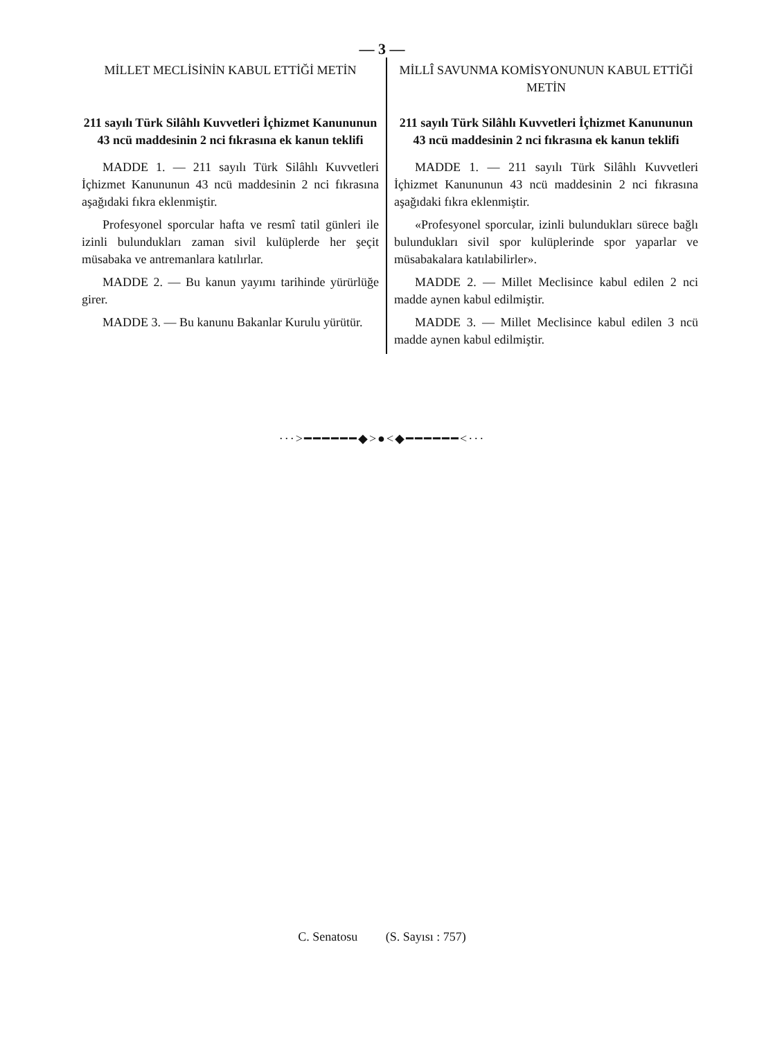— 3 —
MİLLET MECLİSİNİN KABUL ETTİĞİ METİN
211 sayılı Türk Silâhlı Kuvvetleri İçhizmet Kanununun 43 ncü maddesinin 2 nci fıkrasına ek kanun teklifi
MADDE 1. — 211 sayılı Türk Silâhlı Kuvvetleri İçhizmet Kanununun 43 ncü maddesinin 2 nci fıkrasına aşağıdaki fıkra eklenmiştir.
Profesyonel sporcular hafta ve resmî tatil günleri ile izinli bulundukları zaman sivil kulüplerde her şeçit müsabaka ve antremanlara katılırlar.
MADDE 2. — Bu kanun yayımı tarihinde yürürlüğe girer.
MADDE 3. — Bu kanunu Bakanlar Kurulu yürütür.
MİLLÎ SAVUNMA KOMİSYONUNUN KABUL ETTİĞİ METİN
211 sayılı Türk Silâhlı Kuvvetleri İçhizmet Kanununun 43 ncü maddesinin 2 nci fıkrasına ek kanun teklifi
MADDE 1. — 211 sayılı Türk Silâhlı Kuvvetleri İçhizmet Kanununun 43 ncü maddesinin 2 nci fıkrasına aşağıdaki fıkra eklenmiştir.
«Profesyonel sporcular, izinli bulundukları sürece bağlı bulundukları sivil spor kulüplerinde spor yaparlar ve müsabakalara katılabilirler».
MADDE 2. — Millet Meclisince kabul edilen 2 nci madde aynen kabul edilmiştir.
MADDE 3. — Millet Meclisince kabul edilen 3 ncü madde aynen kabul edilmiştir.
···>━━━━━━◆>●<◆━━━━━━<···
C. Senatosu (S. Sayısı : 757)